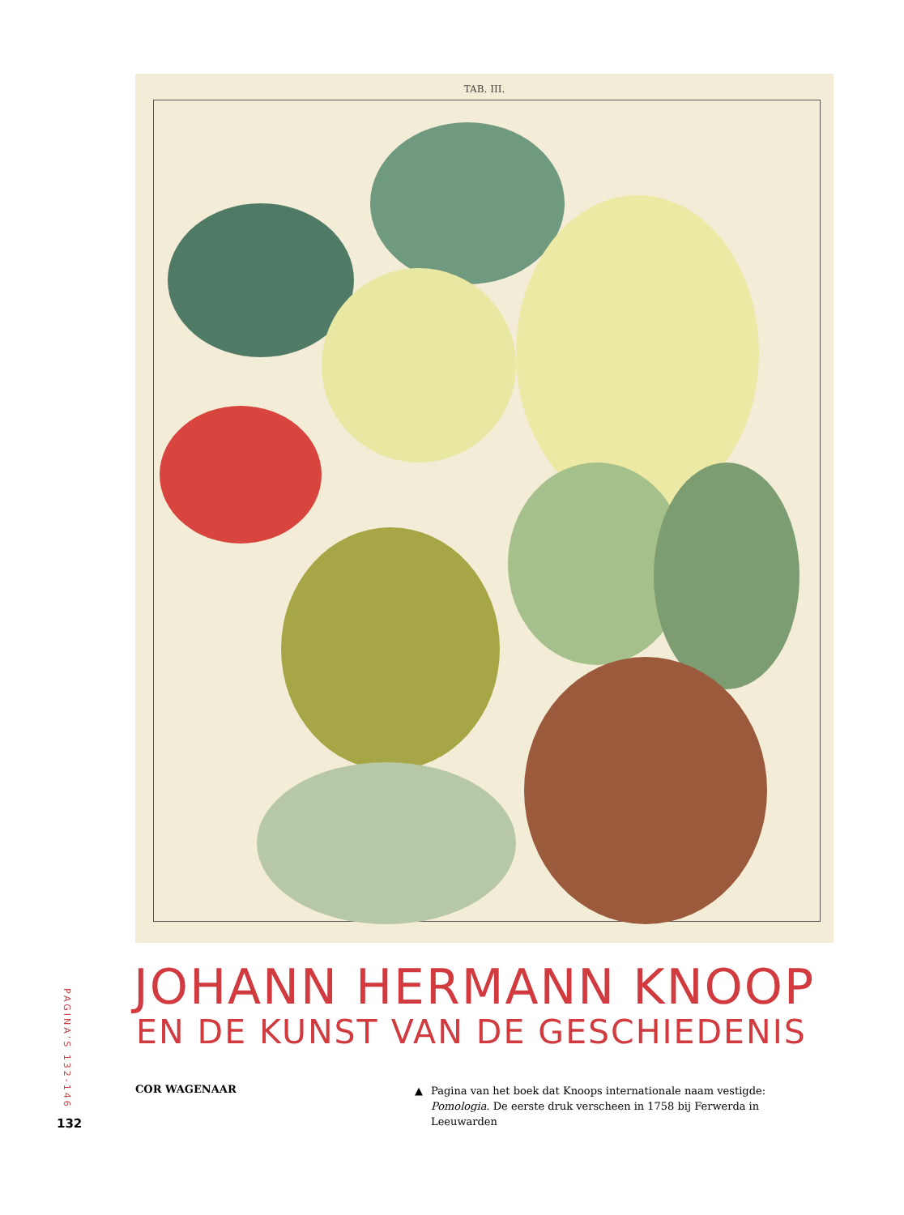TAB. III.
JOHANN HERMANN KNOOP
EN DE KUNST VAN DE GESCHIEDENIS
PAGINA’S 132-146
132
COR WAGENAAR
▲ Pagina van het boek dat Knoops internationale naam vestigde: Pomologia. De eerste druk verscheen in 1758 bij Ferwerda in Leeuwarden